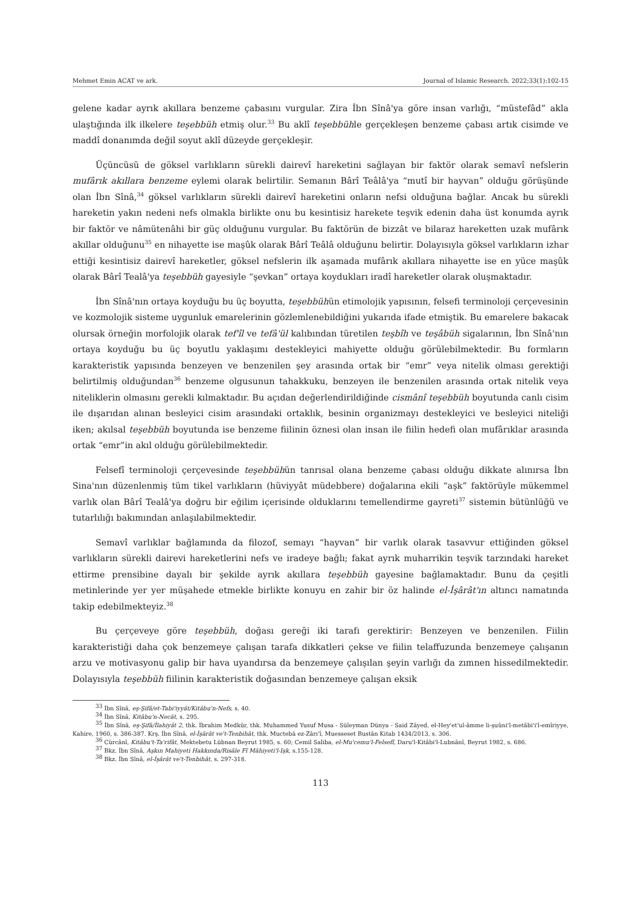Mehmet Emin ACAT ve ark. Journal of Islamic Research. 2022;33(1):102-15
gelene kadar ayrık akıllara benzeme çabasını vurgular. Zira İbn Sînâ'ya göre insan varlığı, “müstefâd” akla ulaştığında ilk ilkelere teşebbüh etmiş olur.<sup>33</sup> Bu aklî teşebbühle gerçekleşen benzeme çabası artık cisimde ve maddî donanımda değil soyut aklî düzeyde gerçekleşir.
Üçüncüsü de göksel varlıkların sürekli dairevî hareketini sağlayan bir faktör olarak semavî nefslerin mufârık akıllara benzeme eylemi olarak belirtilir. Semanın Bârî Teâlâ'ya “mutî bir hayvan” olduğu görüşünde olan İbn Sînâ,<sup>34</sup> göksel varlıkların sürekli dairevî hareketini onların nefsi olduğuna bağlar. Ancak bu sürekli hareketin yakın nedeni nefs olmakla birlikte onu bu kesintisiz harekete teşvik edenin daha üst konumda ayrık bir faktör ve nâmütenâhi bir güç olduğunu vurgular. Bu faktörün de bizzât ve bilaraz hareketten uzak mufârık akıllar olduğunu<sup>35</sup> en nihayette ise maşûk olarak Bârî Teâlâ olduğunu belirtir. Dolayısıyla göksel varlıkların izhar ettiği kesintisiz dairevî hareketler, göksel nefslerin ilk aşamada mufârık akıllara nihayette ise en yüce maşûk olarak Bârî Tealâ'ya teşebbüh gayesiyle “şevkan” ortaya koydukları iradî hareketler olarak oluşmaktadır.
İbn Sînâ'nın ortaya koyduğu bu üç boyutta, teşebbühün etimolojik yapısının, felsefi terminoloji çerçevesinin ve kozmolojik sisteme uygunluk emarelerinin gözlemlenebildiğini yukarıda ifade etmiştik. Bu emarelere bakacak olursak örneğin morfolojik olarak tef'îl ve tefâ'ül kalıbından türetilen teşbîh ve teşâbüh sigalarının, İbn Sînâ'nın ortaya koyduğu bu üç boyutlu yaklaşımı destekleyici mahiyette olduğu görülebilmektedir. Bu formların karakteristik yapısında benzeyen ve benzenilen şey arasında ortak bir “emr” veya nitelik olması gerektiği belirtilmiş olduğundan<sup>36</sup> benzeme olgusunun tahakkuku, benzeyen ile benzenilen arasında ortak nitelik veya niteliklerin olmasını gerekli kılmaktadır. Bu açıdan değerlendirildiğinde cismânî teşebbüh boyutunda canlı cisim ile dışarıdan alınan besleyici cisim arasındaki ortaklık, besinin organizmayı destekleyici ve besleyici niteliği iken; akılsal teşebbüh boyutunda ise benzeme fiilinin öznesi olan insan ile fiilin hedefi olan mufârıklar arasında ortak “emr”in akıl olduğu görülebilmektedir.
Felsefî terminoloji çerçevesinde teşebbühün tanrısal olana benzeme çabası olduğu dikkate alınırsa İbn Sina'nın düzenlenmiş tüm tikel varlıkların (hüviyyât müdebbere) doğalarına ekili “aşk” faktörüyle mükemmel varlık olan Bârî Tealâ'ya doğru bir eğilim içerisinde olduklarını temellendirme gayreti<sup>37</sup> sistemin bütünlüğü ve tutarlılığı bakımından anlaşılabilmektedir.
Semavî varlıklar bağlamında da filozof, semayı “hayvan” bir varlık olarak tasavvur ettiğinden göksel varlıkların sürekli dairevi hareketlerini nefs ve iradeye bağlı; fakat ayrık muharrikin teşvik tarzındaki hareket ettirme prensibine dayalı bir şekilde ayrık akıllara teşebbüh gayesine bağlamaktadır. Bunu da çeşitli metinlerinde yer yer müşahede etmekle birlikte konuyu en zahir bir öz halinde el-İşârât'ın altıncı namatında takip edebilmekteyiz.<sup>38</sup>
Bu çerçeveye göre teşebbüh, doğası gereği iki tarafı gerektirir: Benzeyen ve benzenilen. Fiilin karakteristiği daha çok benzemeye çalışan tarafa dikkatleri çekse ve fiilin telaffuzunda benzemeye çalışanın arzu ve motivasyonu galip bir hava uyandırsa da benzemeye çalışılan şeyin varlığı da zımnen hissedilmektedir. Dolayısıyla teşebbüh fiilinin karakteristik doğasından benzemeye çalışan eksik
<sup>33</sup> İbn Sînâ, eş-Şifâ/et-Tabi'iyyât/Kitâbu'n-Nefs, s. 40.
<sup>34</sup> İbn Sînâ, Kitâbu'n-Necât, s. 295.
<sup>35</sup> İbn Sînâ, eş-Şifâ/İlahiyât 2, thk. İbrahim Medkûr, thk. Muhammed Yusuf Musa - Süleyman Dünya - Said Zâyed, el-Hey'et'ul-âmme li-şuûni'l-metâbi'i'l-emîriyye, Kahire, 1960, s. 386-387. Krş. İbn Sînâ, el-İşârât ve't-Tenbihât, thk. Muctebâ ez-Zârı'î, Muesseset Bustân Kitab 1434/2013, s. 306.
<sup>36</sup> Cürcânî, Kitâbu't-Ta'rifât, Mektebetu Lübnan Beyrut 1985, s. 60; Cemil Saliba, el-Mu'cemu'l-Felsefî, Daru'l-Kitâbi'l-Lubnânî, Beyrut 1982, s. 686.
<sup>37</sup> Bkz. İbn Sînâ, Aşkın Mahiyeti Hakkında/Risâle Fî Mâhiyeti'l-Işk, s.155-128.
<sup>38</sup> Bkz. İbn Sînâ, el-İşârât ve't-Tenbihât, s. 297-318.
113